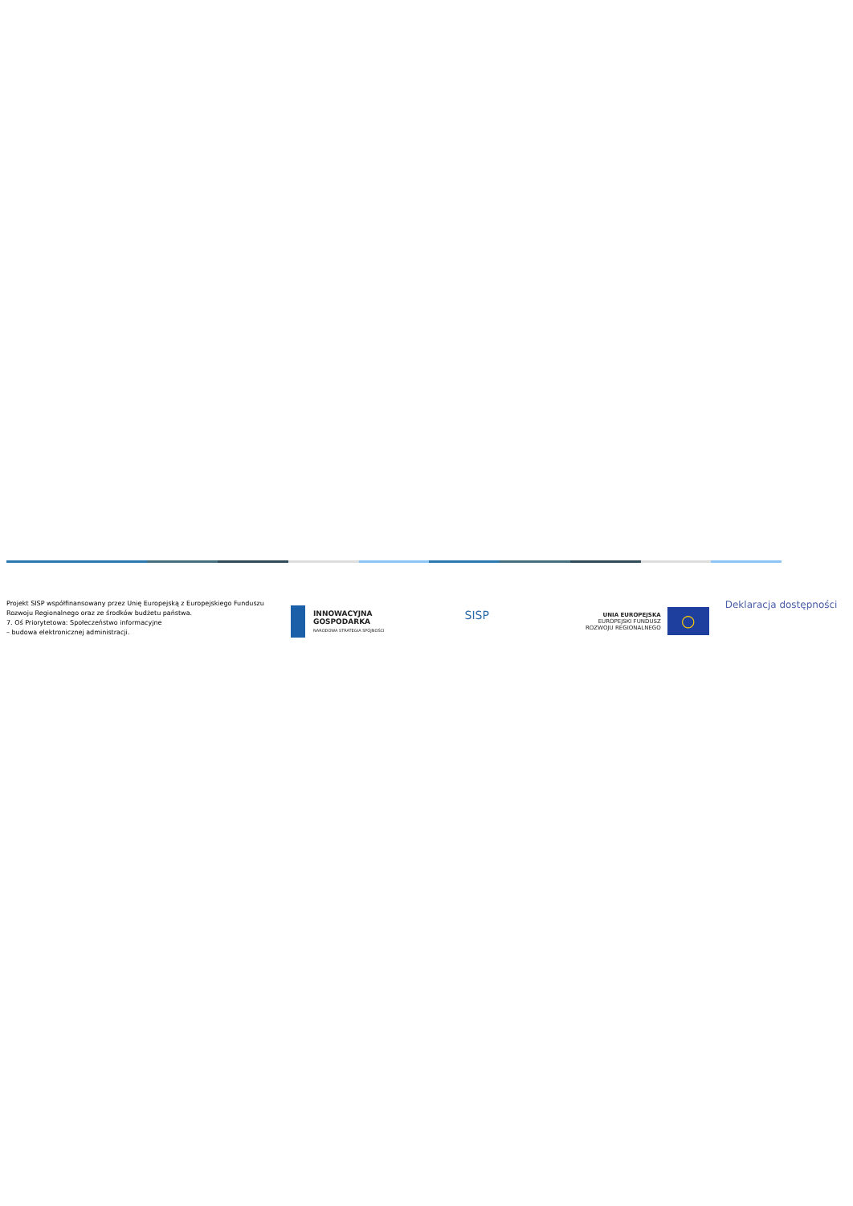Projekt SISP współfinansowany przez Unię Europejską z Europejskiego Funduszu Rozwoju Regionalnego oraz ze środków budżetu państwa.
7. Oś Priorytetowa: Społeczeństwo informacyjne
– budowa elektronicznej administracji.
INNOWACYJNA
GOSPODARKA
NARODOWA STRATEGIA SPÓJNOŚCI
SISP
UNIA EUROPEJSKA
EUROPEJSKI FUNDUSZ
ROZWOJU REGIONALNEGO ○
Deklaracja dostępności